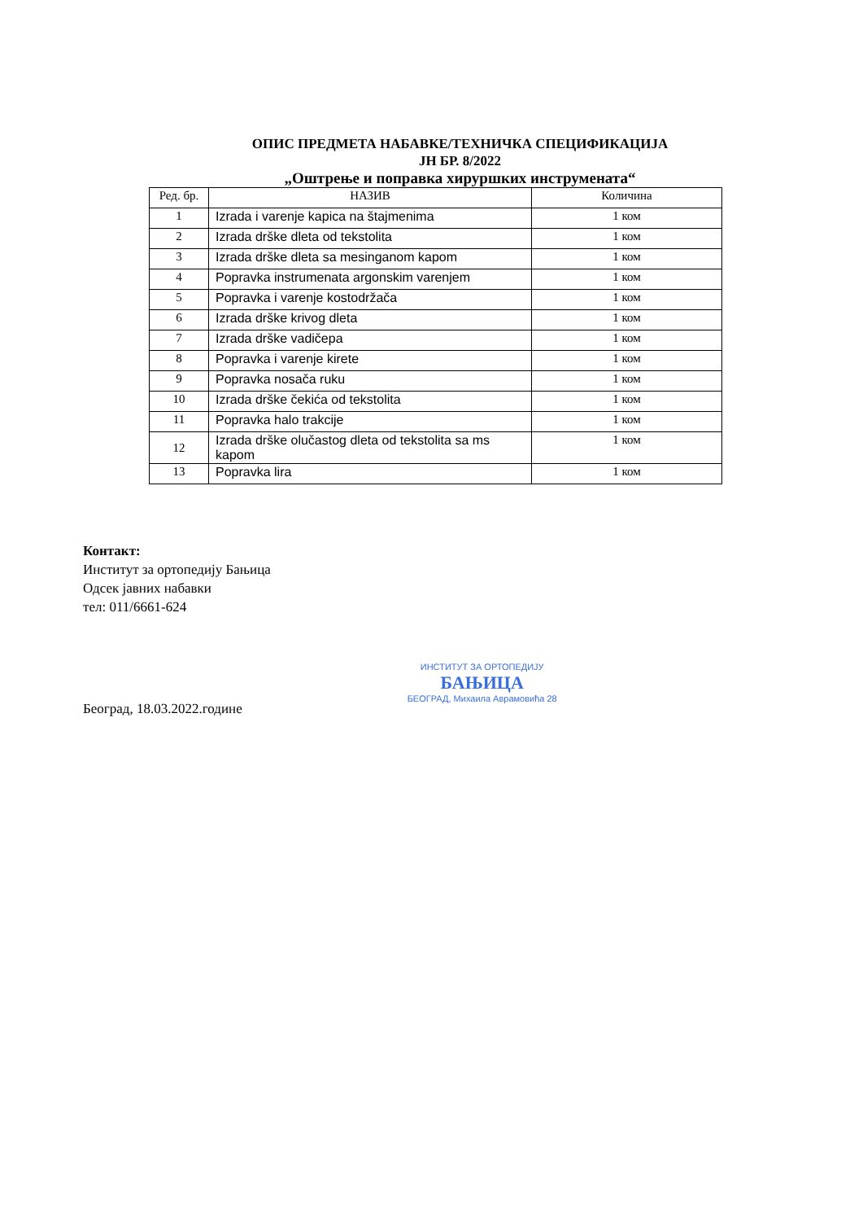ОПИС ПРЕДМЕТА НАБАВКЕ/ТЕХНИЧКА СПЕЦИФИКАЦИЈА
ЈН БР. 8/2022
„Оштрење и поправка хируршких инструмената“
| Ред. бр. | НАЗИВ | Количина |
| --- | --- | --- |
| 1 | Izrada i varenje kapica na štajmenima | 1 ком |
| 2 | Izrada drške dleta od tekstolita | 1 ком |
| 3 | Izrada drške dleta sa mesinganom kapom | 1 ком |
| 4 | Popravka instrumenata argonskim varenjem | 1 ком |
| 5 | Popravka i varenje kostodržača | 1 ком |
| 6 | Izrada drške krivog dleta | 1 ком |
| 7 | Izrada drške vadičepa | 1 ком |
| 8 | Popravka i varenje kirete | 1 ком |
| 9 | Popravka nosača ruku | 1 ком |
| 10 | Izrada drške čekića od tekstolita | 1 ком |
| 11 | Popravka halo trakcije | 1 ком |
| 12 | Izrada drške olučastog dleta od tekstolita sa ms kapom | 1 ком |
| 13 | Popravka lira | 1 ком |
Контакт:
Институт за ортопедију Бањица
Одсек јавних набавки
тел: 011/6661-624
Београд, 18.03.2022.године
ИНСТИТУТ ЗА ОРТОПЕДИЈУ
БАЊИЦА
БЕОГРАД, Михаила Аврамовића 28